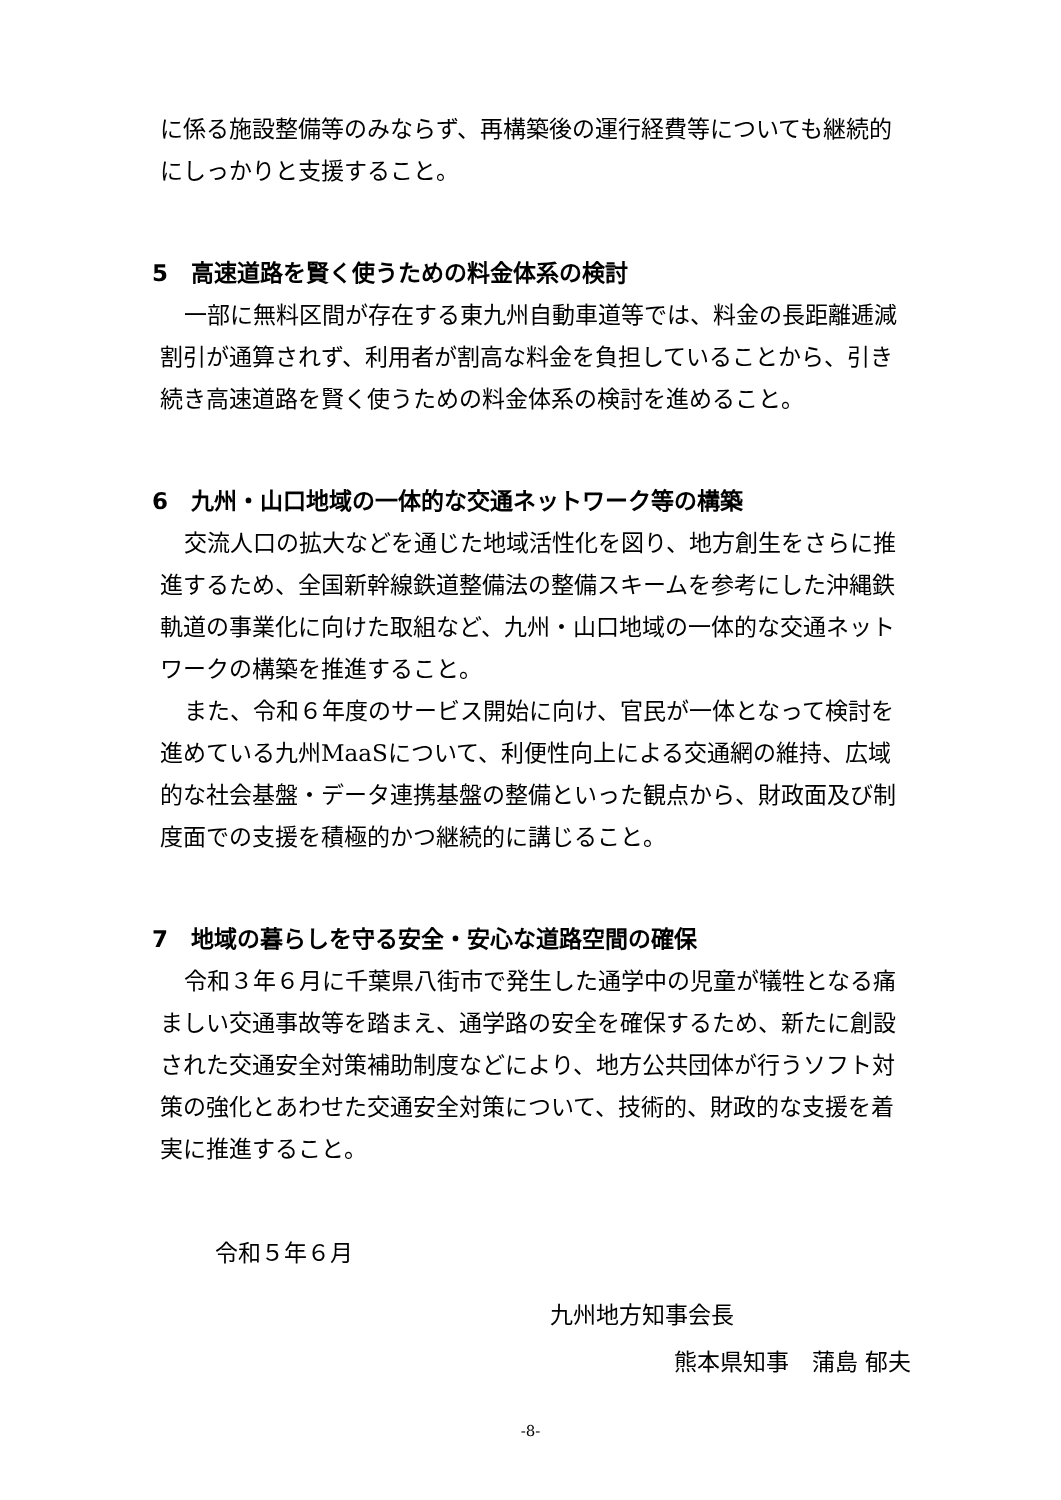に係る施設整備等のみならず、再構築後の運行経費等についても継続的にしっかりと支援すること。
5　高速道路を賢く使うための料金体系の検討
一部に無料区間が存在する東九州自動車道等では、料金の長距離逓減割引が通算されず、利用者が割高な料金を負担していることから、引き続き高速道路を賢く使うための料金体系の検討を進めること。
6　九州・山口地域の一体的な交通ネットワーク等の構築
交流人口の拡大などを通じた地域活性化を図り、地方創生をさらに推進するため、全国新幹線鉄道整備法の整備スキームを参考にした沖縄鉄軌道の事業化に向けた取組など、九州・山口地域の一体的な交通ネットワークの構築を推進すること。
また、令和６年度のサービス開始に向け、官民が一体となって検討を進めている九州MaaSについて、利便性向上による交通網の維持、広域的な社会基盤・データ連携基盤の整備といった観点から、財政面及び制度面での支援を積極的かつ継続的に講じること。
7　地域の暮らしを守る安全・安心な道路空間の確保
令和３年６月に千葉県八街市で発生した通学中の児童が犠牲となる痛ましい交通事故等を踏まえ、通学路の安全を確保するため、新たに創設された交通安全対策補助制度などにより、地方公共団体が行うソフト対策の強化とあわせた交通安全対策について、技術的、財政的な支援を着実に推進すること。
令和５年６月
九州地方知事会長
熊本県知事　蒲島 郁夫
-8-